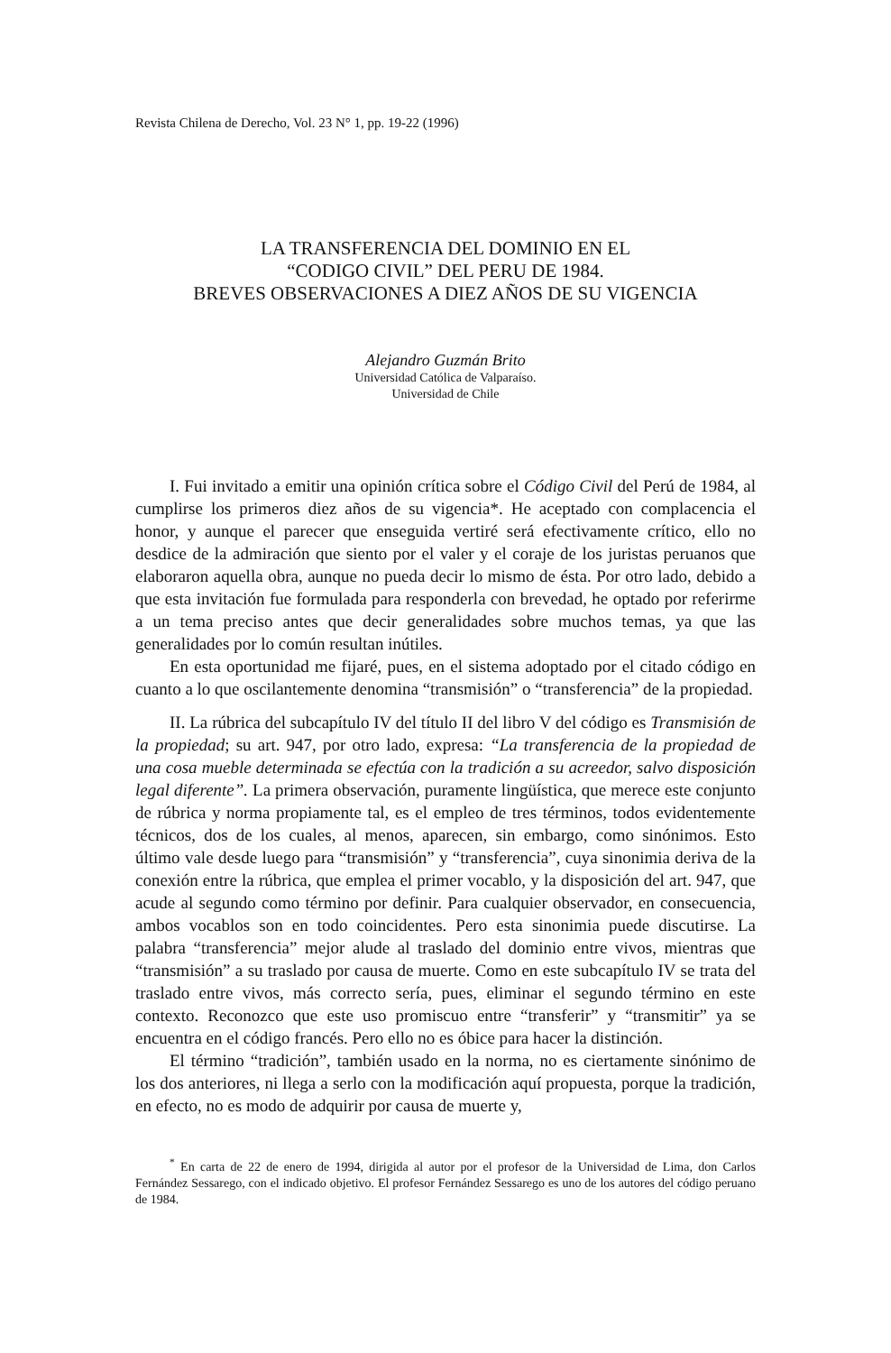Revista Chilena de Derecho, Vol. 23 N° 1, pp. 19-22 (1996)
LA TRANSFERENCIA DEL DOMINIO EN EL
“CODIGO CIVIL” DEL PERU DE 1984.
BREVES OBSERVACIONES A DIEZ AÑOS DE SU VIGENCIA
Alejandro Guzmán Brito
Universidad Católica de Valparaíso.
Universidad de Chile
I. Fui invitado a emitir una opinión crítica sobre el Código Civil del Perú de 1984, al cumplirse los primeros diez años de su vigencia*. He aceptado con complacencia el honor, y aunque el parecer que enseguida vertiré será efectivamente crítico, ello no desdice de la admiración que siento por el valer y el coraje de los juristas peruanos que elaboraron aquella obra, aunque no pueda decir lo mismo de ésta. Por otro lado, debido a que esta invitación fue formulada para responderla con brevedad, he optado por referirme a un tema preciso antes que decir generalidades sobre muchos temas, ya que las generalidades por lo común resultan inútiles.
En esta oportunidad me fijaré, pues, en el sistema adoptado por el citado código en cuanto a lo que oscilantemente denomina “transmisión” o “transferencia” de la propiedad.
II. La rúbrica del subcapítulo IV del título II del libro V del código es Transmisión de la propiedad; su art. 947, por otro lado, expresa: “La transferencia de la propiedad de una cosa mueble determinada se efectúa con la tradición a su acreedor, salvo disposición legal diferente”. La primera observación, puramente lingüística, que merece este conjunto de rúbrica y norma propiamente tal, es el empleo de tres términos, todos evidentemente técnicos, dos de los cuales, al menos, aparecen, sin embargo, como sinónimos. Esto último vale desde luego para “transmisión” y “transferencia”, cuya sinonimia deriva de la conexión entre la rúbrica, que emplea el primer vocablo, y la disposición del art. 947, que acude al segundo como término por definir. Para cualquier observador, en consecuencia, ambos vocablos son en todo coincidentes. Pero esta sinonimia puede discutirse. La palabra “transferencia” mejor alude al traslado del dominio entre vivos, mientras que “transmisión” a su traslado por causa de muerte. Como en este subcapítulo IV se trata del traslado entre vivos, más correcto sería, pues, eliminar el segundo término en este contexto. Reconozco que este uso promiscuo entre “transferir” y “transmitir” ya se encuentra en el código francés. Pero ello no es óbice para hacer la distinción.
El término “tradición”, también usado en la norma, no es ciertamente sinónimo de los dos anteriores, ni llega a serlo con la modificación aquí propuesta, porque la tradición, en efecto, no es modo de adquirir por causa de muerte y,
<sup>*</sup> En carta de 22 de enero de 1994, dirigida al autor por el profesor de la Universidad de Lima, don Carlos Fernández Sessarego, con el indicado objetivo. El profesor Fernández Sessarego es uno de los autores del código peruano de 1984.